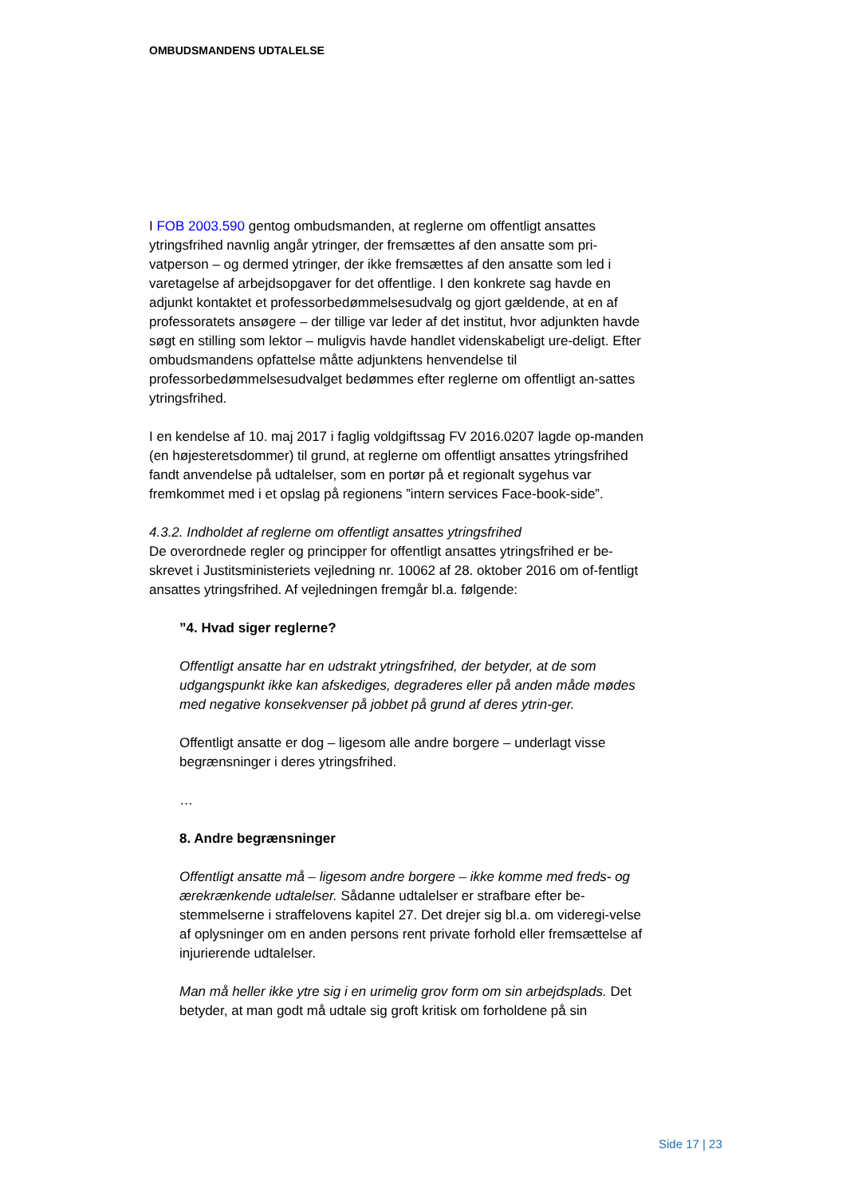OMBUDSMANDENS UDTALELSE
I FOB 2003.590 gentog ombudsmanden, at reglerne om offentligt ansattes ytringsfrihed navnlig angår ytringer, der fremsættes af den ansatte som pri-vatperson – og dermed ytringer, der ikke fremsættes af den ansatte som led i varetagelse af arbejdsopgaver for det offentlige. I den konkrete sag havde en adjunkt kontaktet et professorbedømmelsesudvalg og gjort gældende, at en af professoratets ansøgere – der tillige var leder af det institut, hvor adjunkten havde søgt en stilling som lektor – muligvis havde handlet videnskabeligt ure-deligt. Efter ombudsmandens opfattelse måtte adjunktens henvendelse til professorbedømmelsesudvalget bedømmes efter reglerne om offentligt an-sattes ytringsfrihed.
I en kendelse af 10. maj 2017 i faglig voldgiftssag FV 2016.0207 lagde op-manden (en højesteretsdommer) til grund, at reglerne om offentligt ansattes ytringsfrihed fandt anvendelse på udtalelser, som en portør på et regionalt sygehus var fremkommet med i et opslag på regionens ”intern services Face-book-side”.
4.3.2. Indholdet af reglerne om offentligt ansattes ytringsfrihed
De overordnede regler og principper for offentligt ansattes ytringsfrihed er be-skrevet i Justitsministeriets vejledning nr. 10062 af 28. oktober 2016 om of-fentligt ansattes ytringsfrihed. Af vejledningen fremgår bl.a. følgende:
”4. Hvad siger reglerne?
Offentligt ansatte har en udstrakt ytringsfrihed, der betyder, at de som udgangspunkt ikke kan afskediges, degraderes eller på anden måde mødes med negative konsekvenser på jobbet på grund af deres ytrin-ger.
Offentligt ansatte er dog – ligesom alle andre borgere – underlagt visse begrænsninger i deres ytringsfrihed.
…
8. Andre begrænsninger
Offentligt ansatte må – ligesom andre borgere – ikke komme med freds- og ærekrænkende udtalelser. Sådanne udtalelser er strafbare efter be-stemmelserne i straffelovens kapitel 27. Det drejer sig bl.a. om videregi-velse af oplysninger om en anden persons rent private forhold eller fremsættelse af injurierende udtalelser.
Man må heller ikke ytre sig i en urimelig grov form om sin arbejdsplads. Det betyder, at man godt må udtale sig groft kritisk om forholdene på sin
Side 17 | 23